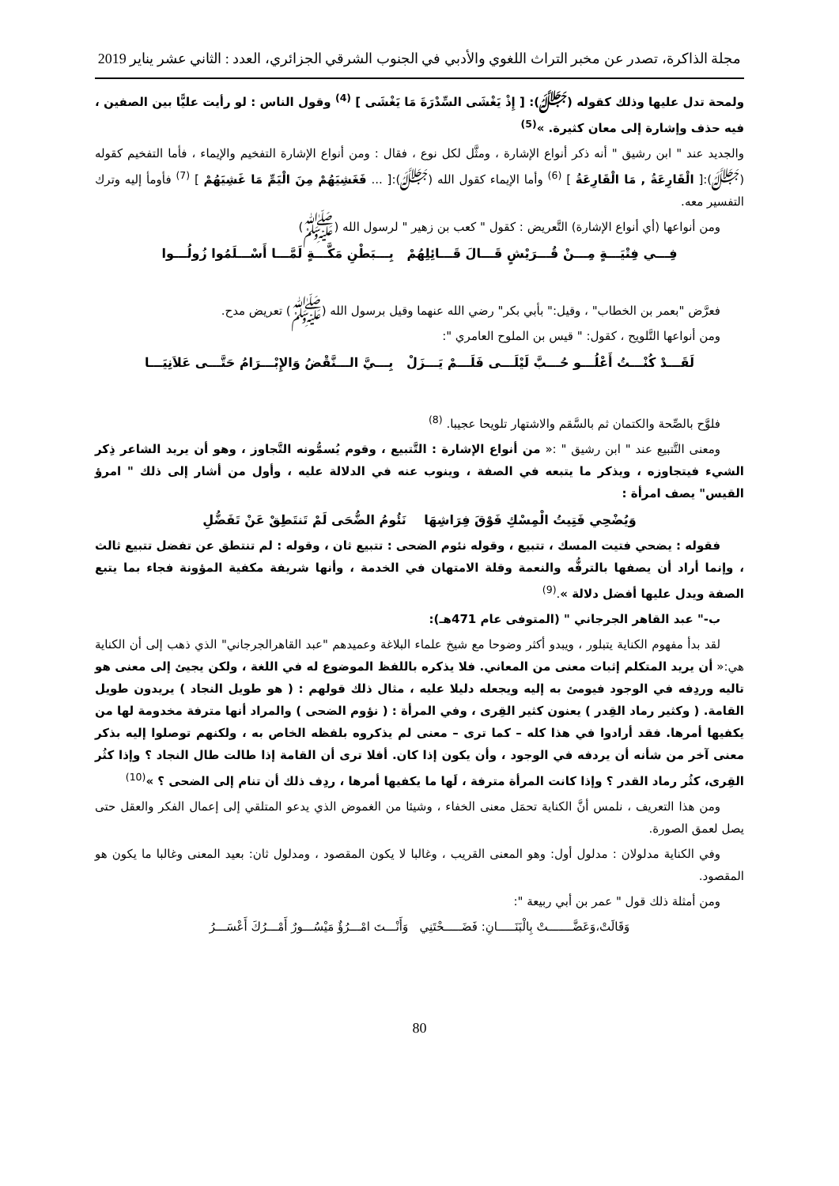مجلة الذاكرة، تصدر عن مخبر التراث اللغوي والأدبي في الجنوب الشرقي الجزائري، العدد : الثاني عشر يناير 2019
ولمحة تدل عليها وذلك كقوله (ﷻ): [ إِذْ يَغْشَى السِّدْرَةَ مَا يَغْشَى ] <sup>(4)</sup> وقول الناس : لو رأيت عليًّا بين الصفين ، فيه حذف وإشارة إلى معان كثيرة. »<sup>(5)</sup>
والجديد عند " ابن رشيق " أنه ذكر أنواع الإشارة ، ومثَّل لكل نوع ، فقال : ومن أنواع الإشارة التفخيم والإيماء ، فأما التفخيم كقوله (ﷻ):[ الْقَارِعَةُ , مَا الْقَارِعَةُ ] <sup>(6)</sup> وأما الإيماء كقول الله (ﷻ):[ ... فَغَشِيَهُمْ مِنَ الْيَمِّ مَا غَشِيَهُمْ ] <sup>(7)</sup> فأومأ إليه وترك التفسير معه.
ومن أنواعها (أي أنواع الإشارة) التَّعريض : كقول " كعب بن زهير " لرسول الله (ﷺ)
فِـــي فِتْيَـــةٍ مِـــنْ قُـــرَيْشٍ قَـــالَ قَـــائِلِهُمْ بِـــبَطْنِ مَكَّـــةٍ لَمَّـــا أَسْـــلَمُوا زُولُـــوا
فعرَّض "بعمر بن الخطاب" ، وقيل:" بأبي بكر" رضي الله عنهما وقيل برسول الله (ﷺ) تعريض مدح.
ومن أنواعها التَّلويح ، كقول: " قيس بن الملوح العامري ":
لَقَـــدْ كُنْـــتُ أَعْلُـــو حُـــبَّ لَيْلَـــى فَلَـــمْ يَـــزَلْ بِـــيَّ الـــنَّقْضُ وَالإِبْـــرَامُ حَتَّـــى عَلاَنِيَـــا
فلوَّح بالصِّحة والكتمان ثم بالسَّقم والاشتهار تلويحا عجيبا. <sup>(8)</sup>
ومعنى التَّتبيع عند " ابن رشيق " :« من أنواع الإشارة : التَّتبيع ، وقوم يُسمُّونه التَّجاوز ، وهو أن يريد الشاعر ذِكر الشيء فيتجاوزه ، ويذكر ما يتبعه في الصفة ، وينوب عنه في الدلالة عليه ، وأول من أشار إلى ذلك " امرؤ القيس" يصف امرأة :
وَيُضْحِي فَتِيتُ الْمِسْكِ فَوْقَ فِرَاشِهَا نَئُومُ الضُّحَى لَمْ تَنتَطِقْ عَنْ تَفَضُّلِ
فقوله : يضحي فتيت المسك ، تتبيع ، وقوله نئوم الضحى : تتبيع ثان ، وقوله : لم تنتطق عن تفضل تتبيع ثالث ، وإنما أراد أن يصفها بالترفُّه والنعمة وقلة الامتهان في الخدمة ، وأنها شريفة مكفية المؤونة فجاء بما يتبع الصفة ويدل عليها أفضل دلالة ».<sup>(9)</sup>
ب-" عبد القاهر الجرجاني " (المتوفى عام 471هـ):
لقد بدأ مفهوم الكناية يتبلور ، ويبدو أكثر وضوحا مع شيخ علماء البلاغة وعميدهم "عبد القاهرالجرجاني" الذي ذهب إلى أن الكناية هي:« أن يريد المتكلم إثبات معنى من المعاني. فلا يذكره باللفظ الموضوع له في اللغة ، ولكن يجيئ إلى معنى هو تاليه وردِفه في الوجود فيومئ به إليه ويجعله دليلا عليه ، مثال ذلك قولهم : ( هو طويل النجاد ) يريدون طويل القامة. ( وكثير رماد القِدر ) يعنون كثير القِرى ، وفي المرأة : ( نؤوم الضحى ) والمراد أنها مترفة مخدومة لها من يكفيها أمرها. فقد أرادوا في هذا كله – كما ترى – معنى لم يذكروه بلفظه الخاص به ، ولكنهم توصلوا إليه بذكر معنى آخر من شأنه أن يردفه في الوجود ، وأن يكون إذا كان. أفلا ترى أن القامة إذا طالت طال النجاد ؟ وإذا كثُر القِرى، كثُر رماد القدر ؟ وإذا كانت المرأة مترفة ، لَها ما يكفيها أمرها ، ردِف ذلك أن تنام إلى الضحى ؟ »<sup>(10)</sup>
ومن هذا التعريف ، نلمس أنَّ الكناية تحمَل معنى الخفاء ، وشيئا من الغموض الذي يدعو المتلقي إلى إعمال الفكر والعقل حتى يصل لعمق الصورة.
وفي الكناية مدلولان : مدلول أول: وهو المعنى القريب ، وغالبا لا يكون المقصود ، ومدلول ثان: بعيد المعنى وغالبا ما يكون هو المقصود.
ومن أمثلة ذلك قول " عمر بن أبي ربيعة ":
وَقَالَتْ،وَعَضَّـــــــتْ بِالْبَنَـــــانِ: فَضَـــــحْتَنِي وَأَنْـــتَ امْـــرُؤٌ مَيْسُـــورٌ أَمْـــرُكَ أَعْسَـــرُ
80